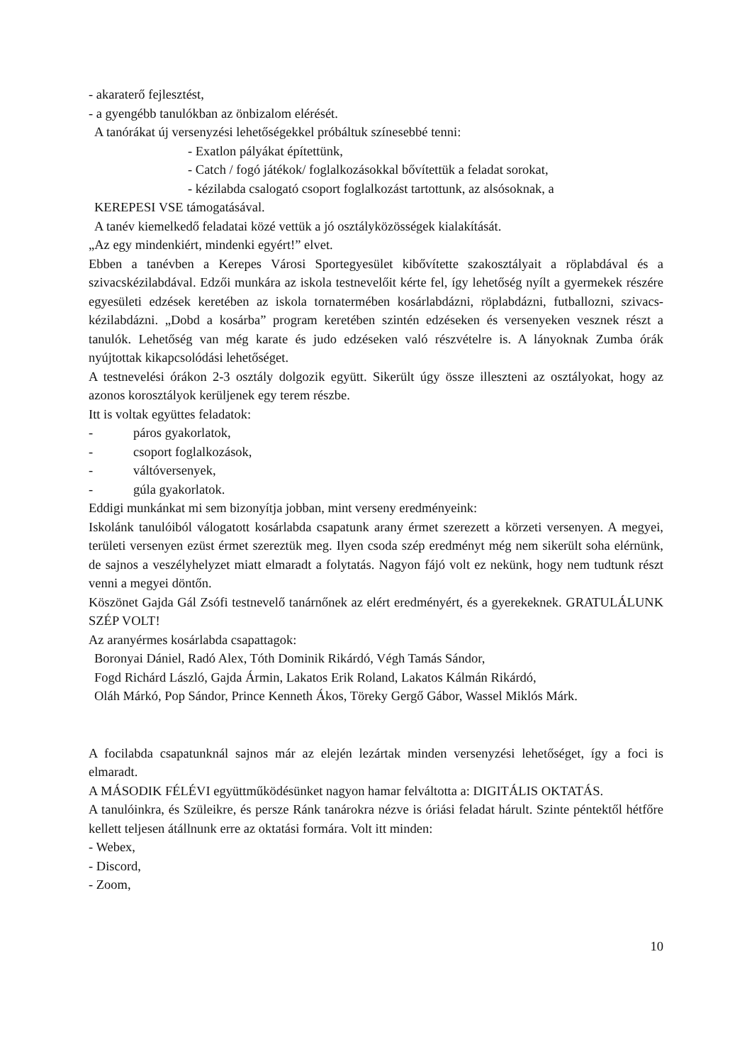- akaraterő fejlesztést,
- a gyengébb tanulókban az önbizalom elérését.
A tanórákat új versenyzési lehetőségekkel próbáltuk színesebbé tenni:
- Exatlon pályákat építettünk,
- Catch / fogó játékok/ foglalkozásokkal bővítettük a feladat sorokat,
- kézilabda csalogató csoport foglalkozást tartottunk, az alsósoknak, a
KEREPESI VSE támogatásával.
A tanév kiemelkedő feladatai közé vettük a jó osztályközösségek kialakítását.
„Az egy mindenkiért, mindenki egyért!” elvet.
Ebben a tanévben a Kerepes Városi Sportegyesület kibővítette szakosztályait a röplabdával és a szivacskézilabdával. Edzői munkára az iskola testnevelőit kérte fel, így lehetőség nyílt a gyermekek részére egyesületi edzések keretében az iskola tornatermében kosárlabdázni, röplabdázni, futballozni, szivacs- kézilabdázni. „Dobd a kosárba” program keretében szintén edzéseken és versenyeken vesznek részt a tanulók. Lehetőség van még karate és judo edzéseken való részvételre is. A lányoknak Zumba órák nyújtottak kikapcsolódási lehetőséget.
A testnevelési órákon 2-3 osztály dolgozik együtt. Sikerült úgy össze illeszteni az osztályokat, hogy az azonos korosztályok kerüljenek egy terem részbe.
Itt is voltak együttes feladatok:
- páros gyakorlatok,
- csoport foglalkozások,
- váltóversenyek,
- gúla gyakorlatok.
Eddigi munkánkat mi sem bizonyítja jobban, mint verseny eredményeink:
Iskolánk tanulóiból válogatott kosárlabda csapatunk arany érmet szerezett a körzeti versenyen. A megyei, területi versenyen ezüst érmet szereztük meg. Ilyen csoda szép eredményt még nem sikerült soha elérnünk, de sajnos a veszélyhelyzet miatt elmaradt a folytatás. Nagyon fájó volt ez nekünk, hogy nem tudtunk részt venni a megyei döntőn.
Köszönet Gajda Gál Zsófi testnevelő tanárnőnek az elért eredményért, és a gyerekeknek. GRATULÁLUNK SZÉP VOLT!
Az aranyérmes kosárlabda csapattagok:
Boronyai Dániel, Radó Alex, Tóth Dominik Rikárdó, Végh Tamás Sándor,
Fogd Richárd László, Gajda Ármin, Lakatos Erik Roland, Lakatos Kálmán Rikárdó,
Oláh Márkó, Pop Sándor, Prince Kenneth Ákos, Töreky Gergő Gábor, Wassel Miklós Márk.
A focilabda csapatunknál sajnos már az elején lezártak minden versenyzési lehetőséget, így a foci is elmaradt.
A MÁSODIK FÉLÉVI együttműködésünket nagyon hamar felváltotta a: DIGITÁLIS OKTATÁS.
A tanulóinkra, és Szüleikre, és persze Ránk tanárokra nézve is óriási feladat hárult. Szinte péntektől hétfőre kellett teljesen átállnunk erre az oktatási formára. Volt itt minden:
- Webex,
- Discord,
- Zoom,
10